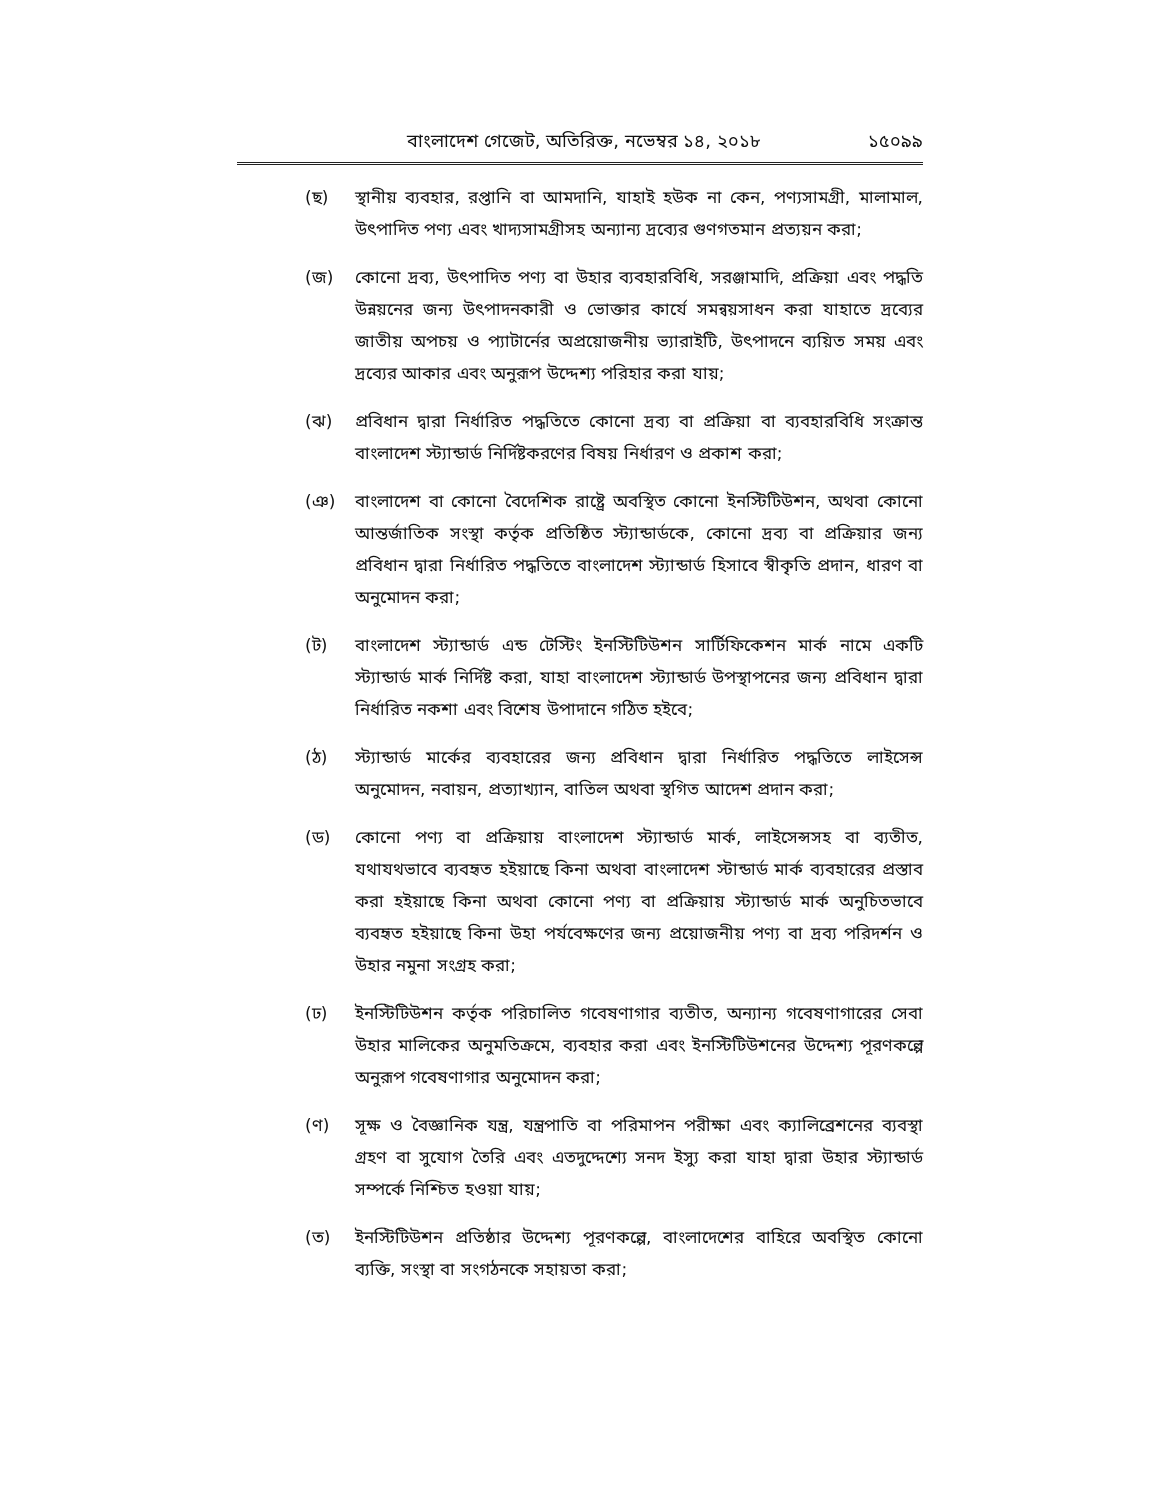বাংলাদেশ গেজেট, অতিরিক্ত, নভেম্বর ১৪, ২০১৮ ১৫০৯৯
(ছ) স্থানীয় ব্যবহার, রপ্তানি বা আমদানি, যাহাই হউক না কেন, পণ্যসামগ্রী, মালামাল, উৎপাদিত পণ্য এবং খাদ্যসামগ্রীসহ অন্যান্য দ্রব্যের গুণগতমান প্রত্যয়ন করা;
(জ) কোনো দ্রব্য, উৎপাদিত পণ্য বা উহার ব্যবহারবিধি, সরঞ্জামাদি, প্রক্রিয়া এবং পদ্ধতি উন্নয়নের জন্য উৎপাদনকারী ও ভোক্তার কার্যে সমন্বয়সাধন করা যাহাতে দ্রব্যের জাতীয় অপচয় ও প্যাটার্নের অপ্রয়োজনীয় ভ্যারাইটি, উৎপাদনে ব্যয়িত সময় এবং দ্রব্যের আকার এবং অনুরূপ উদ্দেশ্য পরিহার করা যায়;
(ঝ) প্রবিধান দ্বারা নির্ধারিত পদ্ধতিতে কোনো দ্রব্য বা প্রক্রিয়া বা ব্যবহারবিধি সংক্রান্ত বাংলাদেশ স্ট্যান্ডার্ড নির্দিষ্টকরণের বিষয় নির্ধারণ ও প্রকাশ করা;
(ঞ) বাংলাদেশ বা কোনো বৈদেশিক রাষ্ট্রে অবস্থিত কোনো ইনস্টিটিউশন, অথবা কোনো আন্তর্জাতিক সংস্থা কর্তৃক প্রতিষ্ঠিত স্ট্যান্ডার্ডকে, কোনো দ্রব্য বা প্রক্রিয়ার জন্য প্রবিধান দ্বারা নির্ধারিত পদ্ধতিতে বাংলাদেশ স্ট্যান্ডার্ড হিসাবে স্বীকৃতি প্রদান, ধারণ বা অনুমোদন করা;
(ট) বাংলাদেশ স্ট্যান্ডার্ড এন্ড টেস্টিং ইনস্টিটিউশন সার্টিফিকেশন মার্ক নামে একটি স্ট্যান্ডার্ড মার্ক নির্দিষ্ট করা, যাহা বাংলাদেশ স্ট্যান্ডার্ড উপস্থাপনের জন্য প্রবিধান দ্বারা নির্ধারিত নকশা এবং বিশেষ উপাদানে গঠিত হইবে;
(ঠ) স্ট্যান্ডার্ড মার্কের ব্যবহারের জন্য প্রবিধান দ্বারা নির্ধারিত পদ্ধতিতে লাইসেন্স অনুমোদন, নবায়ন, প্রত্যাখ্যান, বাতিল অথবা স্থগিত আদেশ প্রদান করা;
(ড) কোনো পণ্য বা প্রক্রিয়ায় বাংলাদেশ স্ট্যান্ডার্ড মার্ক, লাইসেন্সসহ বা ব্যতীত, যথাযথভাবে ব্যবহৃত হইয়াছে কিনা অথবা বাংলাদেশ স্টান্ডার্ড মার্ক ব্যবহারের প্রস্তাব করা হইয়াছে কিনা অথবা কোনো পণ্য বা প্রক্রিয়ায় স্ট্যান্ডার্ড মার্ক অনুচিতভাবে ব্যবহৃত হইয়াছে কিনা উহা পর্যবেক্ষণের জন্য প্রয়োজনীয় পণ্য বা দ্রব্য পরিদর্শন ও উহার নমুনা সংগ্রহ করা;
(ঢ) ইনস্টিটিউশন কর্তৃক পরিচালিত গবেষণাগার ব্যতীত, অন্যান্য গবেষণাগারের সেবা উহার মালিকের অনুমতিক্রমে, ব্যবহার করা এবং ইনস্টিটিউশনের উদ্দেশ্য পূরণকল্পে অনুরূপ গবেষণাগার অনুমোদন করা;
(ণ) সূক্ষ ও বৈজ্ঞানিক যন্ত্র, যন্ত্রপাতি বা পরিমাপন পরীক্ষা এবং ক্যালিব্রেশনের ব্যবস্থা গ্রহণ বা সুযোগ তৈরি এবং এতদুদ্দেশ্যে সনদ ইস্যু করা যাহা দ্বারা উহার স্ট্যান্ডার্ড সম্পর্কে নিশ্চিত হওয়া যায়;
(ত) ইনস্টিটিউশন প্রতিষ্ঠার উদ্দেশ্য পূরণকল্পে, বাংলাদেশের বাহিরে অবস্থিত কোনো ব্যক্তি, সংস্থা বা সংগঠনকে সহায়তা করা;